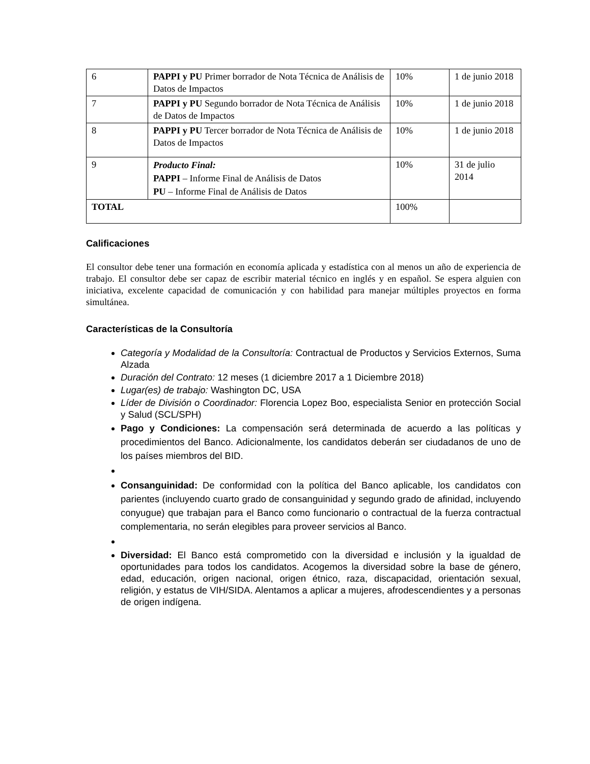| 6 | PAPPI y PU Primer borrador de Nota Técnica de Análisis de Datos de Impactos | 10% | 1 de junio 2018 |
| 7 | PAPPI y PU Segundo borrador de Nota Técnica de Análisis de Datos de Impactos | 10% | 1 de junio 2018 |
| 8 | PAPPI y PU Tercer borrador de Nota Técnica de Análisis de Datos de Impactos | 10% | 1 de junio 2018 |
| 9 | Producto Final: PAPPI – Informe Final de Análisis de Datos PU – Informe Final de Análisis de Datos | 10% | 31 de julio 2014 |
| TOTAL | | 100% | |
Calificaciones
El consultor debe tener una formación en economía aplicada y estadística con al menos un año de experiencia de trabajo. El consultor debe ser capaz de escribir material técnico en inglés y en español. Se espera alguien con iniciativa, excelente capacidad de comunicación y con habilidad para manejar múltiples proyectos en forma simultánea.
Características de la Consultoría
Categoría y Modalidad de la Consultoría: Contractual de Productos y Servicios Externos, Suma Alzada
Duración del Contrato: 12 meses (1 diciembre 2017 a 1 Diciembre 2018)
Lugar(es) de trabajo: Washington DC, USA
Líder de División o Coordinador: Florencia Lopez Boo, especialista Senior en protección Social y Salud (SCL/SPH)
Pago y Condiciones: La compensación será determinada de acuerdo a las políticas y procedimientos del Banco. Adicionalmente, los candidatos deberán ser ciudadanos de uno de los países miembros del BID.
Consanguinidad: De conformidad con la política del Banco aplicable, los candidatos con parientes (incluyendo cuarto grado de consanguinidad y segundo grado de afinidad, incluyendo conyugue) que trabajan para el Banco como funcionario o contractual de la fuerza contractual complementaria, no serán elegibles para proveer servicios al Banco.
Diversidad: El Banco está comprometido con la diversidad e inclusión y la igualdad de oportunidades para todos los candidatos. Acogemos la diversidad sobre la base de género, edad, educación, origen nacional, origen étnico, raza, discapacidad, orientación sexual, religión, y estatus de VIH/SIDA. Alentamos a aplicar a mujeres, afrodescendientes y a personas de origen indígena.